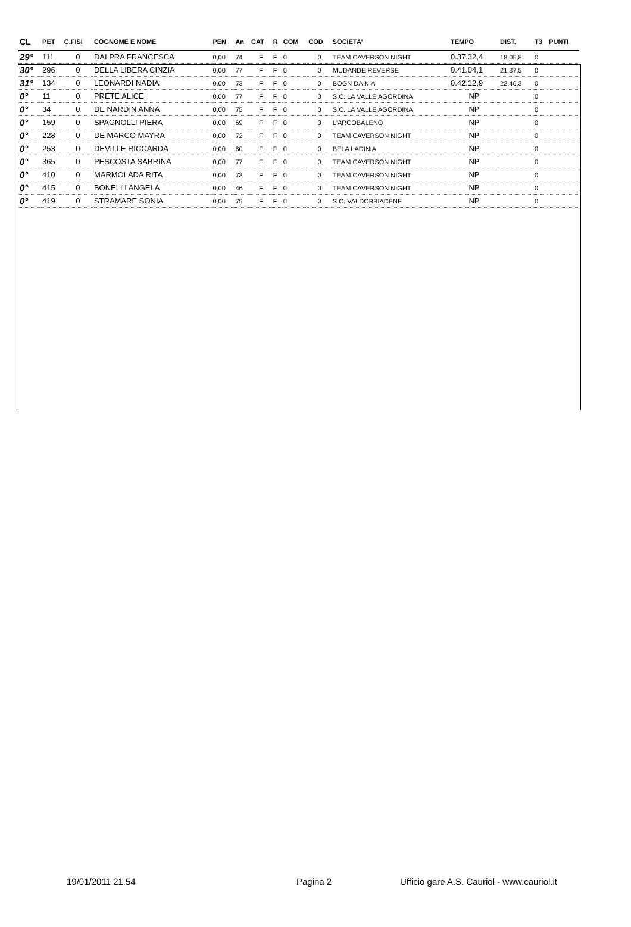| CL | PET | C.FISI | COGNOME E NOME | PEN | An | CAT | R | COM | COD | SOCIETA' | TEMPO | DIST. | T3 | PUNTI |
| --- | --- | --- | --- | --- | --- | --- | --- | --- | --- | --- | --- | --- | --- | --- |
| 29° | 111 | 0 | DAI PRA FRANCESCA | 0,00 | 74 | F | F | 0 | 0 | TEAM CAVERSON NIGHT | 0.37.32,4 | 18.05,8 | 0 | |
| 30° | 296 | 0 | DELLA LIBERA CINZIA | 0,00 | 77 | F | F | 0 | 0 | MUDANDE REVERSE | 0.41.04,1 | 21.37,5 | 0 | |
| 31° | 134 | 0 | LEONARDI NADIA | 0,00 | 73 | F | F | 0 | 0 | BOGN DA NIA | 0.42.12,9 | 22.46,3 | 0 | |
| 0° | 11 | 0 | PRETE ALICE | 0,00 | 77 | F | F | 0 | 0 | S.C. LA VALLE AGORDINA | NP | | 0 | |
| 0° | 34 | 0 | DE NARDIN ANNA | 0,00 | 75 | F | F | 0 | 0 | S.C. LA VALLE AGORDINA | NP | | 0 | |
| 0° | 159 | 0 | SPAGNOLLI PIERA | 0,00 | 69 | F | F | 0 | 0 | L'ARCOBALENO | NP | | 0 | |
| 0° | 228 | 0 | DE MARCO MAYRA | 0,00 | 72 | F | F | 0 | 0 | TEAM CAVERSON NIGHT | NP | | 0 | |
| 0° | 253 | 0 | DEVILLE RICCARDA | 0,00 | 60 | F | F | 0 | 0 | BELA LADINIA | NP | | 0 | |
| 0° | 365 | 0 | PESCOSTA SABRINA | 0,00 | 77 | F | F | 0 | 0 | TEAM CAVERSON NIGHT | NP | | 0 | |
| 0° | 410 | 0 | MARMOLADA RITA | 0,00 | 73 | F | F | 0 | 0 | TEAM CAVERSON NIGHT | NP | | 0 | |
| 0° | 415 | 0 | BONELLI ANGELA | 0,00 | 46 | F | F | 0 | 0 | TEAM CAVERSON NIGHT | NP | | 0 | |
| 0° | 419 | 0 | STRAMARE SONIA | 0,00 | 75 | F | F | 0 | 0 | S.C. VALDOBBIADENE | NP | | 0 | |
19/01/2011 21.54 Pagina 2 Ufficio gare A.S. Cauriol - www.cauriol.it